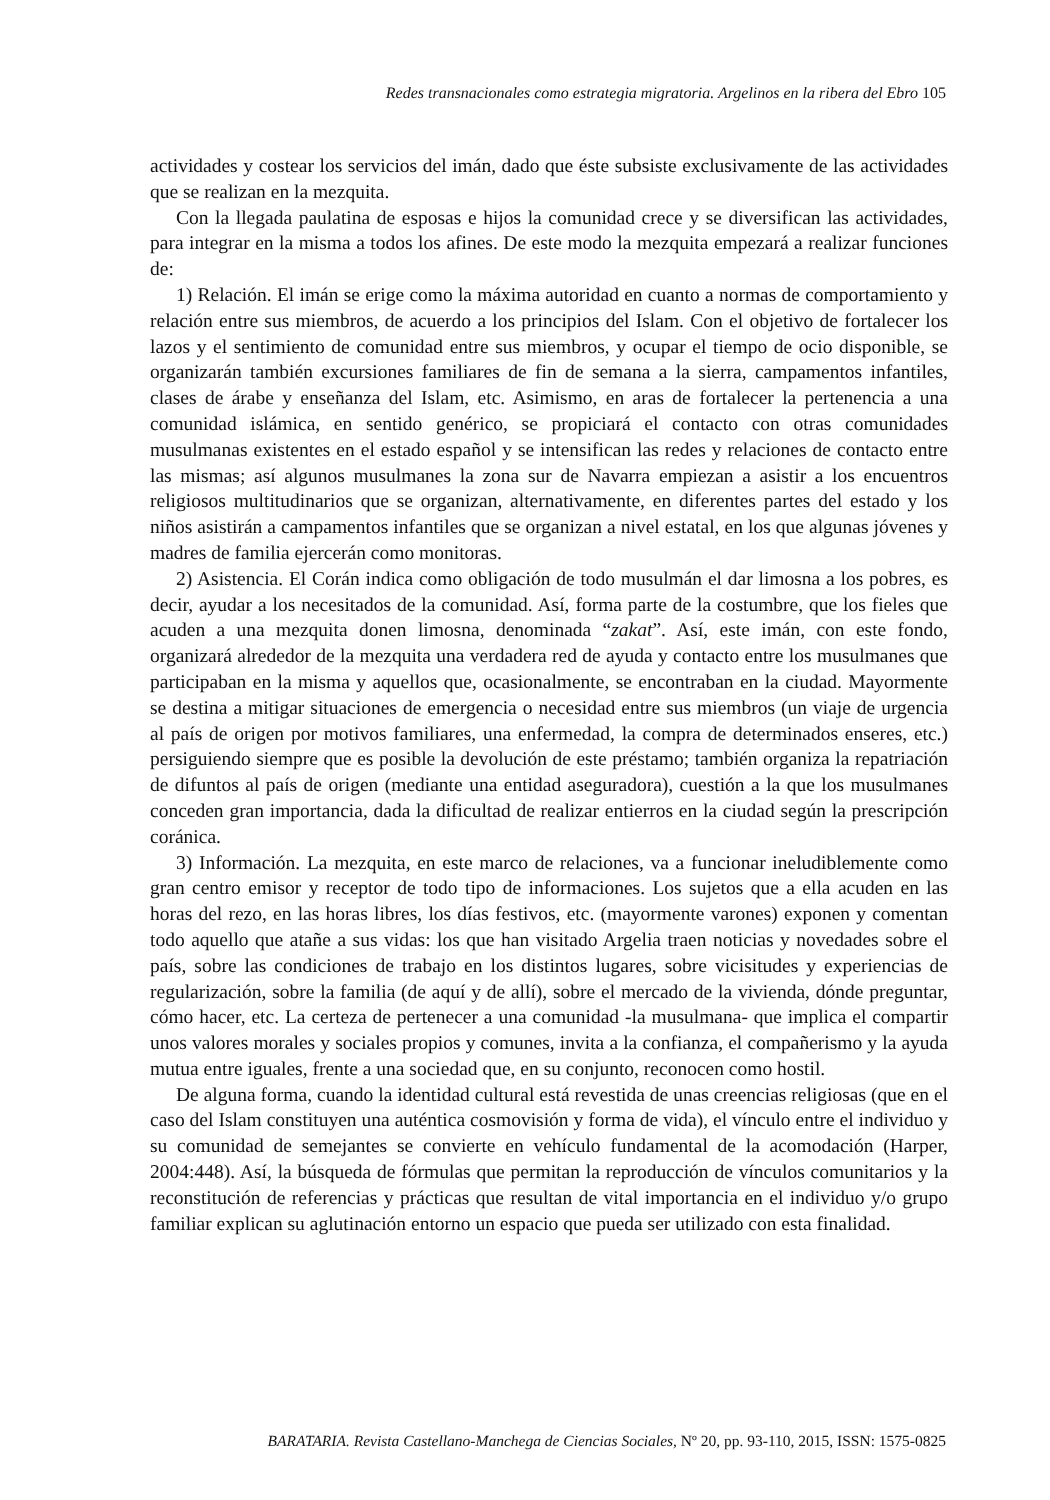Redes transnacionales como estrategia migratoria. Argelinos en la ribera del Ebro 105
actividades y costear los servicios del imán, dado que éste subsiste exclusivamente de las actividades que se realizan en la mezquita.
Con la llegada paulatina de esposas e hijos la comunidad crece y se diversifican las actividades, para integrar en la misma a todos los afines. De este modo la mezquita empezará a realizar funciones de:
1) Relación. El imán se erige como la máxima autoridad en cuanto a normas de comportamiento y relación entre sus miembros, de acuerdo a los principios del Islam. Con el objetivo de fortalecer los lazos y el sentimiento de comunidad entre sus miembros, y ocupar el tiempo de ocio disponible, se organizarán también excursiones familiares de fin de semana a la sierra, campamentos infantiles, clases de árabe y enseñanza del Islam, etc. Asimismo, en aras de fortalecer la pertenencia a una comunidad islámica, en sentido genérico, se propiciará el contacto con otras comunidades musulmanas existentes en el estado español y se intensifican las redes y relaciones de contacto entre las mismas; así algunos musulmanes la zona sur de Navarra empiezan a asistir a los encuentros religiosos multitudinarios que se organizan, alternativamente, en diferentes partes del estado y los niños asistirán a campamentos infantiles que se organizan a nivel estatal, en los que algunas jóvenes y madres de familia ejercerán como monitoras.
2) Asistencia. El Corán indica como obligación de todo musulmán el dar limosna a los pobres, es decir, ayudar a los necesitados de la comunidad. Así, forma parte de la costumbre, que los fieles que acuden a una mezquita donen limosna, denominada “zakat”. Así, este imán, con este fondo, organizará alrededor de la mezquita una verdadera red de ayuda y contacto entre los musulmanes que participaban en la misma y aquellos que, ocasionalmente, se encontraban en la ciudad. Mayormente se destina a mitigar situaciones de emergencia o necesidad entre sus miembros (un viaje de urgencia al país de origen por motivos familiares, una enfermedad, la compra de determinados enseres, etc.) persiguiendo siempre que es posible la devolución de este préstamo; también organiza la repatriación de difuntos al país de origen (mediante una entidad aseguradora), cuestión a la que los musulmanes conceden gran importancia, dada la dificultad de realizar entierros en la ciudad según la prescripción coránica.
3) Información. La mezquita, en este marco de relaciones, va a funcionar ineludiblemente como gran centro emisor y receptor de todo tipo de informaciones. Los sujetos que a ella acuden en las horas del rezo, en las horas libres, los días festivos, etc. (mayormente varones) exponen y comentan todo aquello que atañe a sus vidas: los que han visitado Argelia traen noticias y novedades sobre el país, sobre las condiciones de trabajo en los distintos lugares, sobre vicisitudes y experiencias de regularización, sobre la familia (de aquí y de allí), sobre el mercado de la vivienda, dónde preguntar, cómo hacer, etc. La certeza de pertenecer a una comunidad -la musulmana- que implica el compartir unos valores morales y sociales propios y comunes, invita a la confianza, el compañerismo y la ayuda mutua entre iguales, frente a una sociedad que, en su conjunto, reconocen como hostil.
De alguna forma, cuando la identidad cultural está revestida de unas creencias religiosas (que en el caso del Islam constituyen una auténtica cosmovisión y forma de vida), el vínculo entre el individuo y su comunidad de semejantes se convierte en vehículo fundamental de la acomodación (Harper, 2004:448). Así, la búsqueda de fórmulas que permitan la reproducción de vínculos comunitarios y la reconstitución de referencias y prácticas que resultan de vital importancia en el individuo y/o grupo familiar explican su aglutinación entorno un espacio que pueda ser utilizado con esta finalidad.
BARATARIA. Revista Castellano-Manchega de Ciencias Sociales, Nº 20, pp. 93-110, 2015, ISSN: 1575-0825